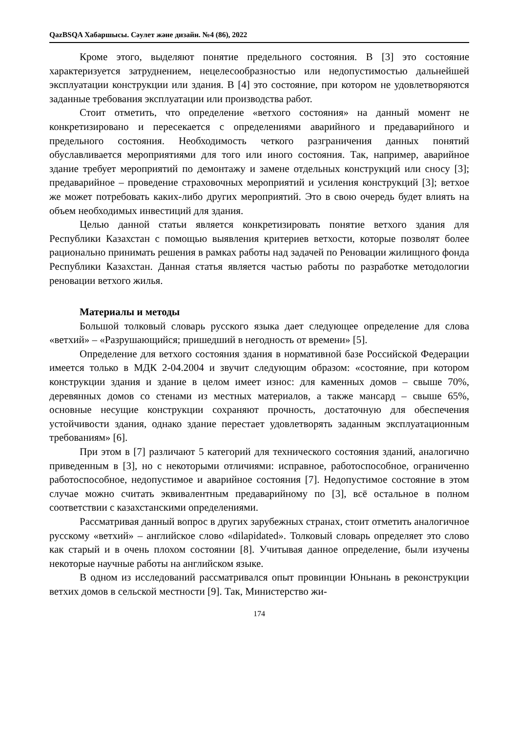QazBSQA Хабаршысы. Сәулет және дизайн. №4 (86), 2022
Кроме этого, выделяют понятие предельного состояния. В [3] это состояние характеризуется затруднением, нецелесообразностью или недопустимостью дальнейшей эксплуатации конструкции или здания. В [4] это состояние, при котором не удовлетворяются заданные требования эксплуатации или производства работ.
Стоит отметить, что определение «ветхого состояния» на данный момент не конкретизировано и пересекается с определениями аварийного и предаварийного и предельного состояния. Необходимость четкого разграничения данных понятий обуславливается мероприятиями для того или иного состояния. Так, например, аварийное здание требует мероприятий по демонтажу и замене отдельных конструкций или сносу [3]; предаварийное – проведение страховочных мероприятий и усиления конструкций [3]; ветхое же может потребовать каких-либо других мероприятий. Это в свою очередь будет влиять на объем необходимых инвестиций для здания.
Целью данной статьи является конкретизировать понятие ветхого здания для Республики Казахстан с помощью выявления критериев ветхости, которые позволят более рационально принимать решения в рамках работы над задачей по Реновации жилищного фонда Республики Казахстан. Данная статья является частью работы по разработке методологии реновации ветхого жилья.
Материалы и методы
Большой толковый словарь русского языка дает следующее определение для слова «ветхий» – «Разрушающийся; пришедший в негодность от времени» [5].
Определение для ветхого состояния здания в нормативной базе Российской Федерации имеется только в МДК 2-04.2004 и звучит следующим образом: «состояние, при котором конструкции здания и здание в целом имеет износ: для каменных домов – свыше 70%, деревянных домов со стенами из местных материалов, а также мансард – свыше 65%, основные несущие конструкции сохраняют прочность, достаточную для обеспечения устойчивости здания, однако здание перестает удовлетворять заданным эксплуатационным требованиям» [6].
При этом в [7] различают 5 категорий для технического состояния зданий, аналогично приведенным в [3], но с некоторыми отличиями: исправное, работоспособное, ограниченно работоспособное, недопустимое и аварийное состояния [7]. Недопустимое состояние в этом случае можно считать эквивалентным предаварийному по [3], всё остальное в полном соответствии с казахстанскими определениями.
Рассматривая данный вопрос в других зарубежных странах, стоит отметить аналогичное русскому «ветхий» – английское слово «dilapidated». Толковый словарь определяет это слово как старый и в очень плохом состоянии [8]. Учитывая данное определение, были изучены некоторые научные работы на английском языке.
В одном из исследований рассматривался опыт провинции Юньнань в реконструкции ветхих домов в сельской местности [9]. Так, Министерство жи-
174